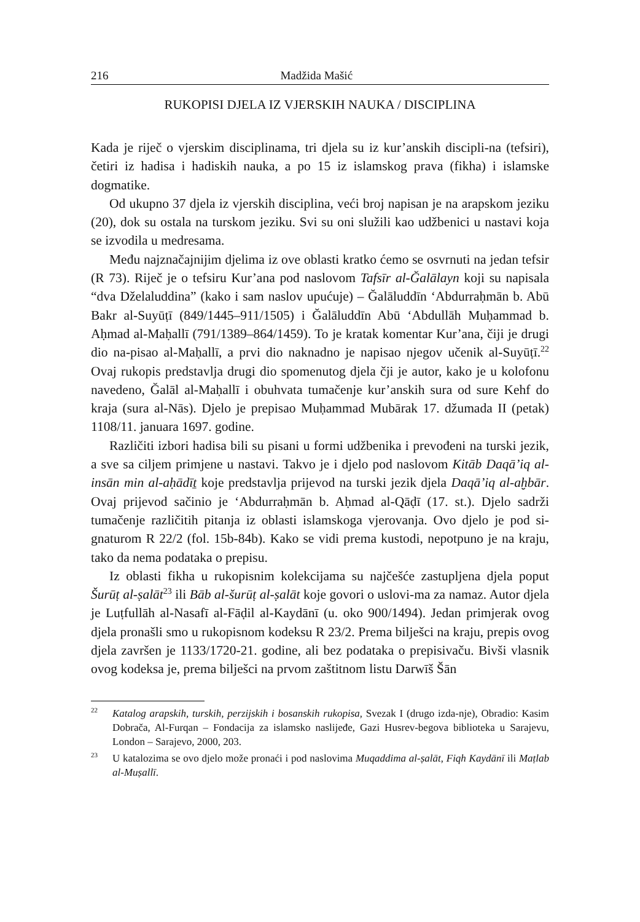216 Madžida Mašić
RUKOPISI DJELA IZ VJERSKIH NAUKA / DISCIPLINA
Kada je riječ o vjerskim disciplinama, tri djela su iz kur’anskih discipli-na (tefsiri), četiri iz hadisa i hadiskih nauka, a po 15 iz islamskog prava (fikha) i islamske dogmatike.
Od ukupno 37 djela iz vjerskih disciplina, veći broj napisan je na arapskom jeziku (20), dok su ostala na turskom jeziku. Svi su oni služili kao udžbenici u nastavi koja se izvodila u medresama.
Među najznačajnijim djelima iz ove oblasti kratko ćemo se osvrnuti na jedan tefsir (R 73). Riječ je o tefsiru Kur’ana pod naslovom Tafsīr al-Ğalālayn koji su napisala “dva Dželaluddina” (kako i sam naslov upućuje) – Ğalāluddīn ‘Abdurraḥmān b. Abū Bakr al-Suyūṭī (849/1445–911/1505) i Ğalāluddīn Abū ‘Abdullāh Muḥammad b. Aḥmad al-Maḥallī (791/1389–864/1459). To je kratak komentar Kur’ana, čiji je drugi dio na-pisao al-Maḥallī, a prvi dio naknadno je napisao njegov učenik al-Suyūṭī.<sup>22</sup> Ovaj rukopis predstavlja drugi dio spomenutog djela čji je autor, kako je u kolofonu navedeno, Ğalāl al-Maḥallī i obuhvata tumačenje kur’anskih sura od sure Kehf do kraja (sura al-Nās). Djelo je prepisao Muḥammad Mubārak 17. džumada II (petak) 1108/11. januara 1697. godine.
Različiti izbori hadisa bili su pisani u formi udžbenika i prevođeni na turski jezik, a sve sa ciljem primjene u nastavi. Takvo je i djelo pod naslovom Kitāb Daqā’iq al-insān min al-aḥādīṯ koje predstavlja prijevod na turski jezik djela Daqā’iq al-aḫbār. Ovaj prijevod sačinio je ‘Abdurraḥmān b. Aḥmad al-Qāḍī (17. st.). Djelo sadrži tumačenje različitih pitanja iz oblasti islamskoga vjerovanja. Ovo djelo je pod si-gnaturom R 22/2 (fol. 15b-84b). Kako se vidi prema kustodi, nepotpuno je na kraju, tako da nema podataka o prepisu.
Iz oblasti fikha u rukopisnim kolekcijama su najčešće zastupljena djela poput Šurūṭ al-ṣalāt<sup>23</sup> ili Bāb al-šurūṭ al-ṣalāt koje govori o uslovi-ma za namaz. Autor djela je Luṭfullāh al-Nasafī al-Fāḍil al-Kaydānī (u. oko 900/1494). Jedan primjerak ovog djela pronašli smo u rukopisnom kodeksu R 23/2. Prema bilješci na kraju, prepis ovog djela završen je 1133/1720-21. godine, ali bez podataka o prepisivaču. Bivši vlasnik ovog kodeksa je, prema bilješci na prvom zaštitnom listu Darwīš Šān
<sup>22</sup> Katalog arapskih, turskih, perzijskih i bosanskih rukopisa, Svezak I (drugo izda-nje), Obradio: Kasim Dobrača, Al-Furqan – Fondacija za islamsko naslijeđe, Gazi Husrev-begova biblioteka u Sarajevu, London – Sarajevo, 2000, 203.
<sup>23</sup> U katalozima se ovo djelo može pronaći i pod naslovima Muqaddima al-ṣalāt, Fiqh Kaydānī ili Maṭlab al-Muṣallī.